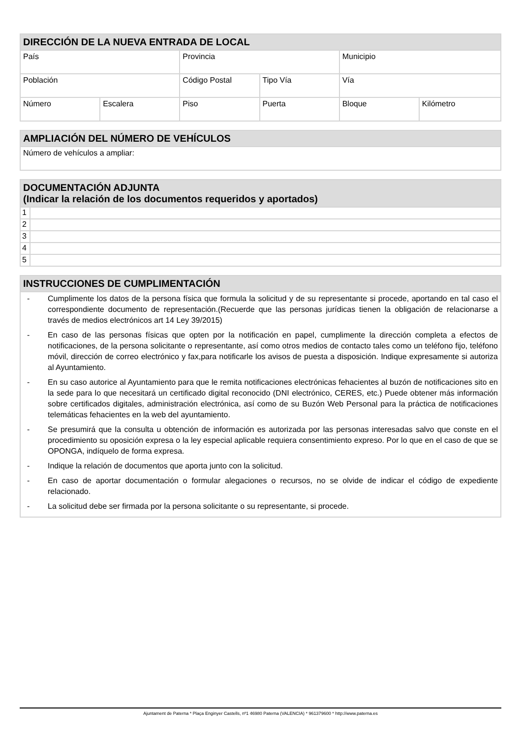| DIRECCIÓN DE LA NUEVA ENTRADA DE LOCAL | | | | | |
| --- | --- | --- | --- | --- | --- |
| País | | Provincia | | Municipio | |
| Población | | Código Postal | Tipo Vía | Vía | |
| Número | Escalera | Piso | Puerta | Bloque | Kilómetro |
| AMPLIACIÓN DEL NÚMERO DE VEHÍCULOS |
| --- |
| Número de vehículos a ampliar: |
| DOCUMENTACIÓN ADJUNTA (Indicar la relación de los documentos requeridos y aportados) | |
| --- | --- |
| 1 | |
| 2 | |
| 3 | |
| 4 | |
| 5 | |
| INSTRUCCIONES DE CUMPLIMENTACIÓN |
| --- |
| - Cumplimente los datos de la persona física que formula la solicitud y de su representante si procede, aportando en tal caso el correspondiente documento de representación.(Recuerde que las personas jurídicas tienen la obligación de relacionarse a través de medios electrónicos art 14 Ley 39/2015) - En caso de las personas físicas que opten por la notificación en papel, cumplimente la dirección completa a efectos de notificaciones, de la persona solicitante o representante, así como otros medios de contacto tales como un teléfono fijo, teléfono móvil, dirección de correo electrónico y fax,para notificarle los avisos de puesta a disposición. Indique expresamente si autoriza al Ayuntamiento. - En su caso autorice al Ayuntamiento para que le remita notificaciones electrónicas fehacientes al buzón de notificaciones sito en la sede para lo que necesitará un certificado digital reconocido (DNI electrónico, CERES, etc.) Puede obtener más información sobre certificados digitales, administración electrónica, así como de su Buzón Web Personal para la práctica de notificaciones telemáticas fehacientes en la web del ayuntamiento. - Se presumirá que la consulta u obtención de información es autorizada por las personas interesadas salvo que conste en el procedimiento su oposición expresa o la ley especial aplicable requiera consentimiento expreso. Por lo que en el caso de que se OPONGA, indíquelo de forma expresa. - Indique la relación de documentos que aporta junto con la solicitud. - En caso de aportar documentación o formular alegaciones o recursos, no se olvide de indicar el código de expediente relacionado. - La solicitud debe ser firmada por la persona solicitante o su representante, si procede. |
Ajuntament de Paterna * Plaça Enginyer Castells, nº1 46980 Paterna (VALENCIA) * 961379600 * http://www.paterna.es